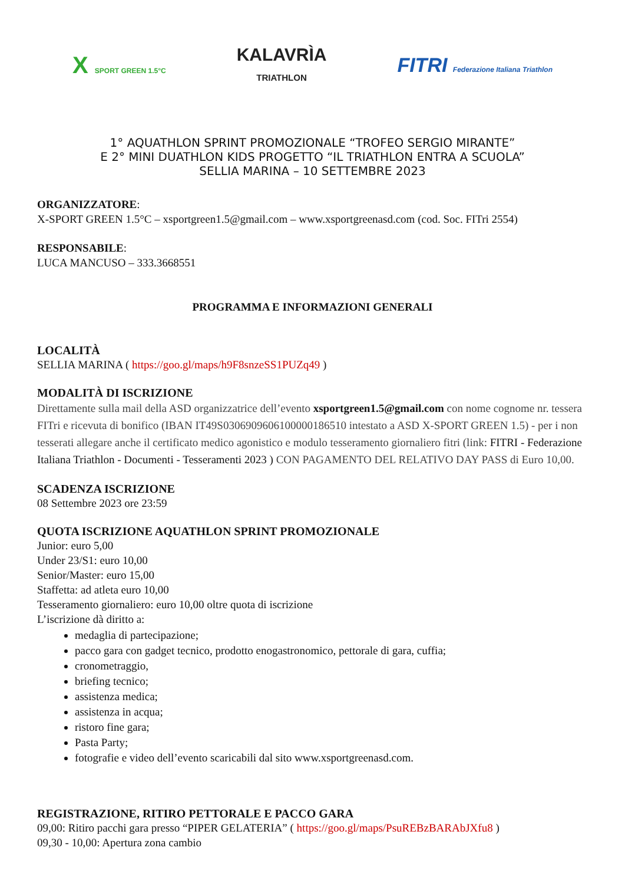X SPORT GREEN 1.5°C
KALAVRÌA
TRIATHLON
FITRI Federazione Italiana Triathlon
1° AQUATHLON SPRINT PROMOZIONALE “TROFEO SERGIO MIRANTE”
E 2° MINI DUATHLON KIDS PROGETTO “IL TRIATHLON ENTRA A SCUOLA”
SELLIA MARINA – 10 SETTEMBRE 2023
ORGANIZZATORE:
X-SPORT GREEN 1.5°C – xsportgreen1.5@gmail.com – www.xsportgreenasd.com (cod. Soc. FITri 2554)
RESPONSABILE:
LUCA MANCUSO – 333.3668551
PROGRAMMA E INFORMAZIONI GENERALI
LOCALITÀ
SELLIA MARINA ( https://goo.gl/maps/h9F8snzeSS1PUZq49 )
MODALITÀ DI ISCRIZIONE
Direttamente sulla mail della ASD organizzatrice dell’evento xsportgreen1.5@gmail.com con nome cognome nr. tessera FITri e ricevuta di bonifico (IBAN IT49S0306909606100000186510 intestato a ASD X-SPORT GREEN 1.5) - per i non tesserati allegare anche il certificato medico agonistico e modulo tesseramento giornaliero fitri (link: FITRI - Federazione Italiana Triathlon - Documenti - Tesseramenti 2023 ) CON PAGAMENTO DEL RELATIVO DAY PASS di Euro 10,00.
SCADENZA ISCRIZIONE
08 Settembre 2023 ore 23:59
QUOTA ISCRIZIONE AQUATHLON SPRINT PROMOZIONALE
Junior: euro 5,00
Under 23/S1: euro 10,00
Senior/Master: euro 15,00
Staffetta: ad atleta euro 10,00
Tesseramento giornaliero: euro 10,00 oltre quota di iscrizione
L’iscrizione dà diritto a:
medaglia di partecipazione;
pacco gara con gadget tecnico, prodotto enogastronomico, pettorale di gara, cuffia;
cronometraggio,
briefing tecnico;
assistenza medica;
assistenza in acqua;
ristoro fine gara;
Pasta Party;
fotografie e video dell’evento scaricabili dal sito www.xsportgreenasd.com.
REGISTRAZIONE, RITIRO PETTORALE E PACCO GARA
09,00: Ritiro pacchi gara presso “PIPER GELATERIA” ( https://goo.gl/maps/PsuREBzBARAbJXfu8 )
09,30 - 10,00: Apertura zona cambio